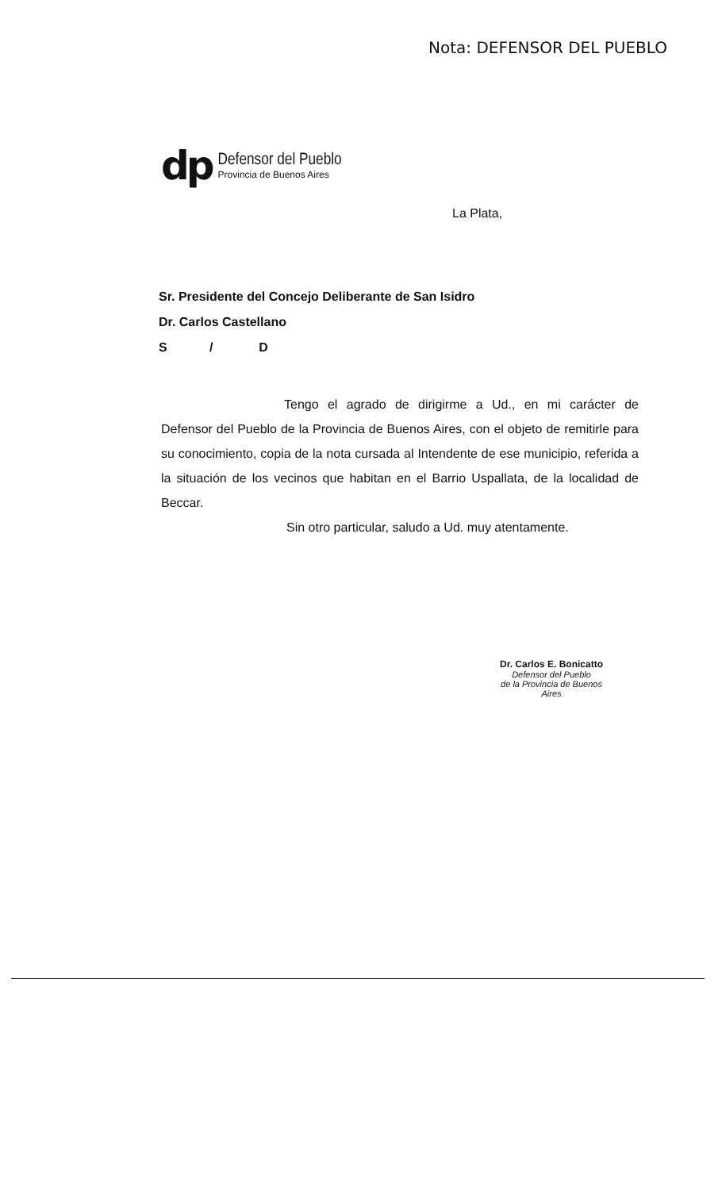Nota: DEFENSOR DEL PUEBLO
dp
Defensor del Pueblo
Provincia de Buenos Aires
La Plata,
Sr. Presidente del Concejo Deliberante de San Isidro
Dr. Carlos Castellano
S / D
Tengo el agrado de dirigirme a Ud., en mi carácter de Defensor del Pueblo de la Provincia de Buenos Aires, con el objeto de remitirle para su conocimiento, copia de la nota cursada al Intendente de ese municipio, referida a la situación de los vecinos que habitan en el Barrio Uspallata, de la localidad de Beccar.
Sin otro particular, saludo a Ud. muy atentamente.
Dr. Carlos E. Bonicatto
Defensor del Pueblo
de la Provincia de Buenos Aires